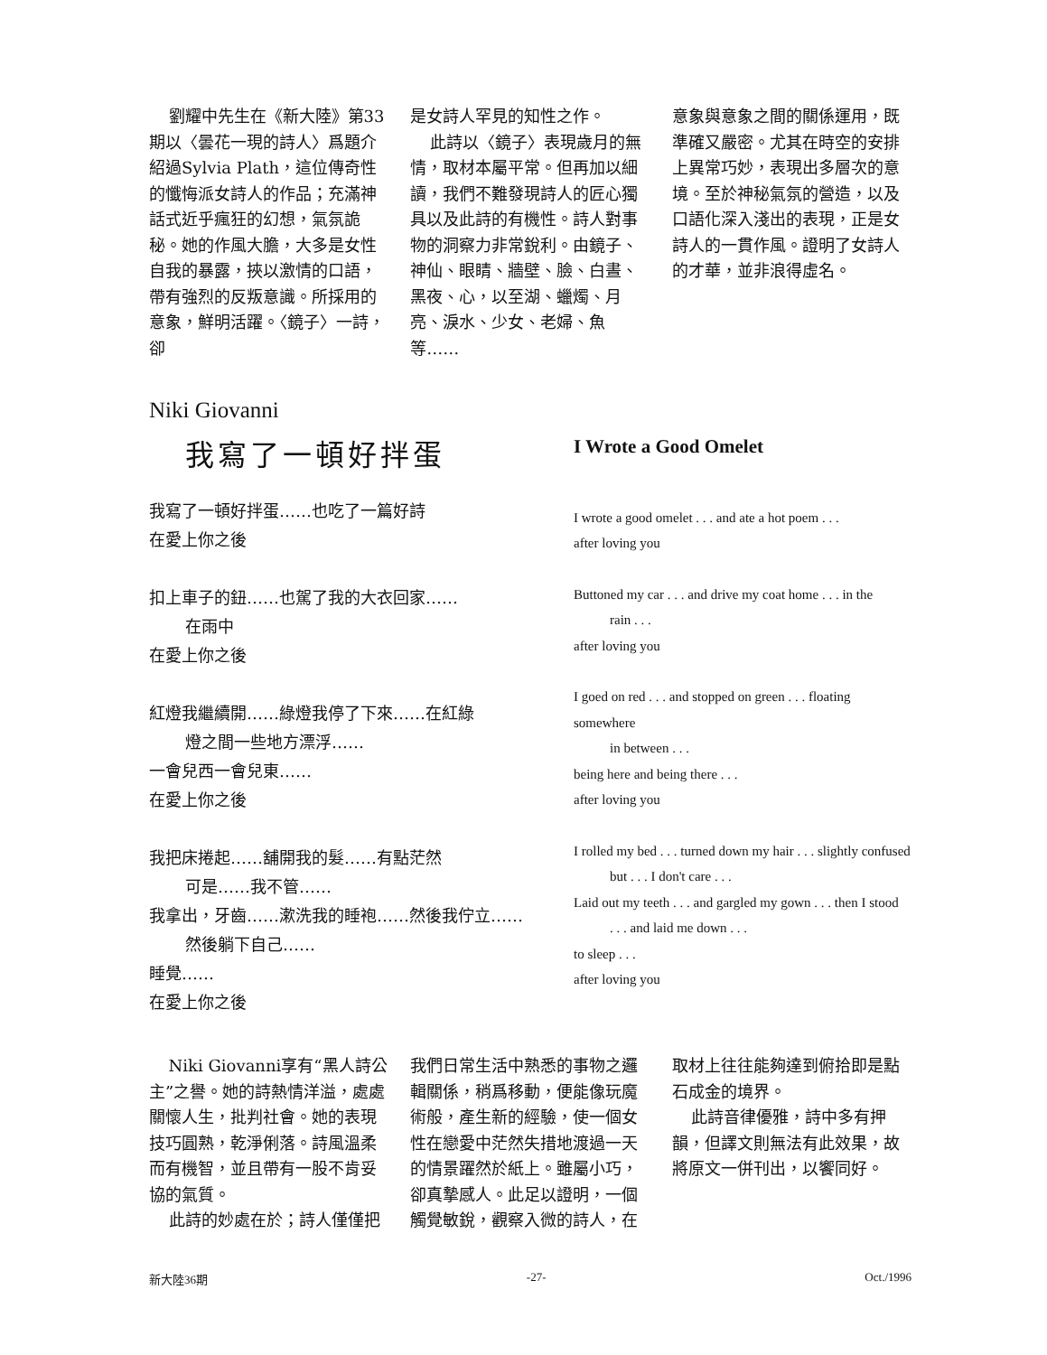劉耀中先生在《新大陸》第33期以〈曇花一現的詩人〉爲題介紹過Sylvia Plath，這位傳奇性的懺悔派女詩人的作品；充滿神話式近乎瘋狂的幻想，氣氛詭秘。她的作風大膽，大多是女性自我的暴露，挾以激情的口語，帶有強烈的反叛意識。所採用的意象，鮮明活躍。〈鏡子〉一詩，卻
是女詩人罕見的知性之作。
此詩以〈鏡子〉表現歲月的無情，取材本屬平常。但再加以細讀，我們不難發現詩人的匠心獨具以及此詩的有機性。詩人對事物的洞察力非常銳利。由鏡子、神仙、眼睛、牆壁、臉、白晝、黑夜、心，以至湖、蠟燭、月亮、淚水、少女、老婦、魚等……
意象與意象之間的關係運用，既準確又嚴密。尤其在時空的安排上異常巧妙，表現出多層次的意境。至於神秘氣氛的營造，以及口語化深入淺出的表現，正是女詩人的一貫作風。證明了女詩人的才華，並非浪得虛名。
Niki Giovanni
我寫了一頓好拌蛋
我寫了一頓好拌蛋……也吃了一篇好詩
在愛上你之後
扣上車子的鈕……也駕了我的大衣回家……
在雨中
在愛上你之後
紅燈我繼續開……綠燈我停了下來……在紅綠
燈之間一些地方漂浮……
一會兒西一會兒東……
在愛上你之後
我把床捲起……舖開我的髮……有點茫然
可是……我不管……
我拿出，牙齒……漱洗我的睡袍……然後我佇立……
然後躺下自己……
睡覺……
在愛上你之後
I Wrote a Good Omelet
I wrote a good omelet . . . and ate a hot poem . . .
after loving you
Buttoned my car . . . and drive my coat home . . . in the
rain . . .
after loving you
I goed on red . . . and stopped on green . . . floating somewhere
in between . . .
being here and being there . . .
after loving you
I rolled my bed . . . turned down my hair . . . slightly confused
but . . . I don't care . . .
Laid out my teeth . . . and gargled my gown . . . then I stood
. . . and laid me down . . .
to sleep . . .
after loving you
Niki Giovanni享有“黑人詩公主”之譽。她的詩熱情洋溢，處處關懷人生，批判社會。她的表現技巧圓熟，乾淨俐落。詩風溫柔而有機智，並且帶有一股不肯妥協的氣質。
此詩的妙處在於；詩人僅僅把
我們日常生活中熟悉的事物之邏輯關係，稍爲移動，便能像玩魔術般，產生新的經驗，使一個女性在戀愛中茫然失措地渡過一天的情景躍然於紙上。雖屬小巧，卻真摯感人。此足以證明，一個觸覺敏銳，觀察入微的詩人，在
取材上往往能夠達到俯拾即是點石成金的境界。
此詩音律優雅，詩中多有押韻，但譯文則無法有此效果，故將原文一併刊出，以饗同好。
新大陸36期 -27- Oct./1996